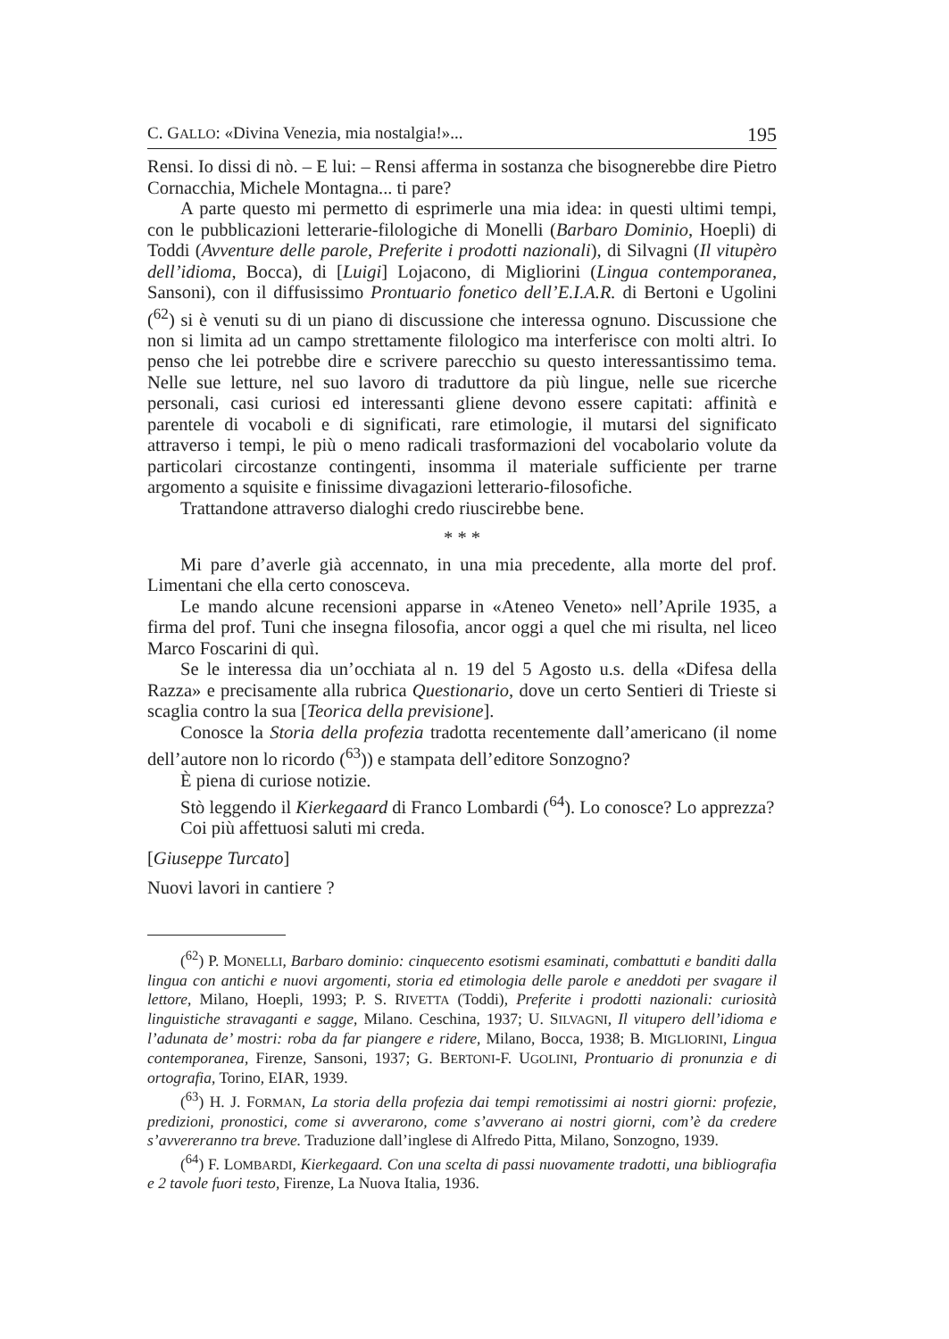C. GALLO: «Divina Venezia, mia nostalgia!»... 195
Rensi. Io dissi di nò. – E lui: – Rensi afferma in sostanza che bisognerebbe dire Pietro Cornacchia, Michele Montagna... ti pare?
A parte questo mi permetto di esprimerle una mia idea: in questi ultimi tempi, con le pubblicazioni letterarie-filologiche di Monelli (Barbaro Dominio, Hoepli) di Toddi (Avventure delle parole, Preferite i prodotti nazionali), di Silvagni (Il vitupèro dell’idioma, Bocca), di [Luigi] Lojacono, di Migliorini (Lingua contemporanea, Sansoni), con il diffusissimo Prontuario fonetico dell’E.I.A.R. di Bertoni e Ugolini (<sup>62</sup>) si è venuti su di un piano di discussione che interessa ognuno. Discussione che non si limita ad un campo strettamente filologico ma interferisce con molti altri. Io penso che lei potrebbe dire e scrivere parecchio su questo interessantissimo tema. Nelle sue letture, nel suo lavoro di traduttore da più lingue, nelle sue ricerche personali, casi curiosi ed interessanti gliene devono essere capitati: affinità e parentele di vocaboli e di significati, rare etimologie, il mutarsi del significato attraverso i tempi, le più o meno radicali trasformazioni del vocabolario volute da particolari circostanze contingenti, insomma il materiale sufficiente per trarne argomento a squisite e finissime divagazioni letterario-filosofiche.
Trattandone attraverso dialoghi credo riuscirebbe bene.
* * *
Mi pare d’averle già accennato, in una mia precedente, alla morte del prof. Limentani che ella certo conosceva.
Le mando alcune recensioni apparse in «Ateneo Veneto» nell’Aprile 1935, a firma del prof. Tuni che insegna filosofia, ancor oggi a quel che mi risulta, nel liceo Marco Foscarini di quì.
Se le interessa dia un’occhiata al n. 19 del 5 Agosto u.s. della «Difesa della Razza» e precisamente alla rubrica Questionario, dove un certo Sentieri di Trieste si scaglia contro la sua [Teorica della previsione].
Conosce la Storia della profezia tradotta recentemente dall’americano (il nome dell’autore non lo ricordo (<sup>63</sup>)) e stampata dell’editore Sonzogno?
È piena di curiose notizie.
Stò leggendo il Kierkegaard di Franco Lombardi (<sup>64</sup>). Lo conosce? Lo apprezza?
Coi più affettuosi saluti mi creda.
[Giuseppe Turcato]
Nuovi lavori in cantiere ?
(<sup>62</sup>) P. MONELLI, Barbaro dominio: cinquecento esotismi esaminati, combattuti e banditi dalla lingua con antichi e nuovi argomenti, storia ed etimologia delle parole e aneddoti per svagare il lettore, Milano, Hoepli, 1993; P. S. RIVETTA (Toddi), Preferite i prodotti nazionali: curiosità linguistiche stravaganti e sagge, Milano. Ceschina, 1937; U. SILVAGNI, Il vitupero dell’idioma e l’adunata de’ mostri: roba da far piangere e ridere, Milano, Bocca, 1938; B. MIGLIORINI, Lingua contemporanea, Firenze, Sansoni, 1937; G. BERTONI-F. UGOLINI, Prontuario di pronunzia e di ortografia, Torino, EIAR, 1939.
(<sup>63</sup>) H. J. FORMAN, La storia della profezia dai tempi remotissimi ai nostri giorni: profezie, predizioni, pronostici, come si avverarono, come s’avverano ai nostri giorni, com’è da credere s’avvereranno tra breve. Traduzione dall’inglese di Alfredo Pitta, Milano, Sonzogno, 1939.
(<sup>64</sup>) F. LOMBARDI, Kierkegaard. Con una scelta di passi nuovamente tradotti, una bibliografia e 2 tavole fuori testo, Firenze, La Nuova Italia, 1936.